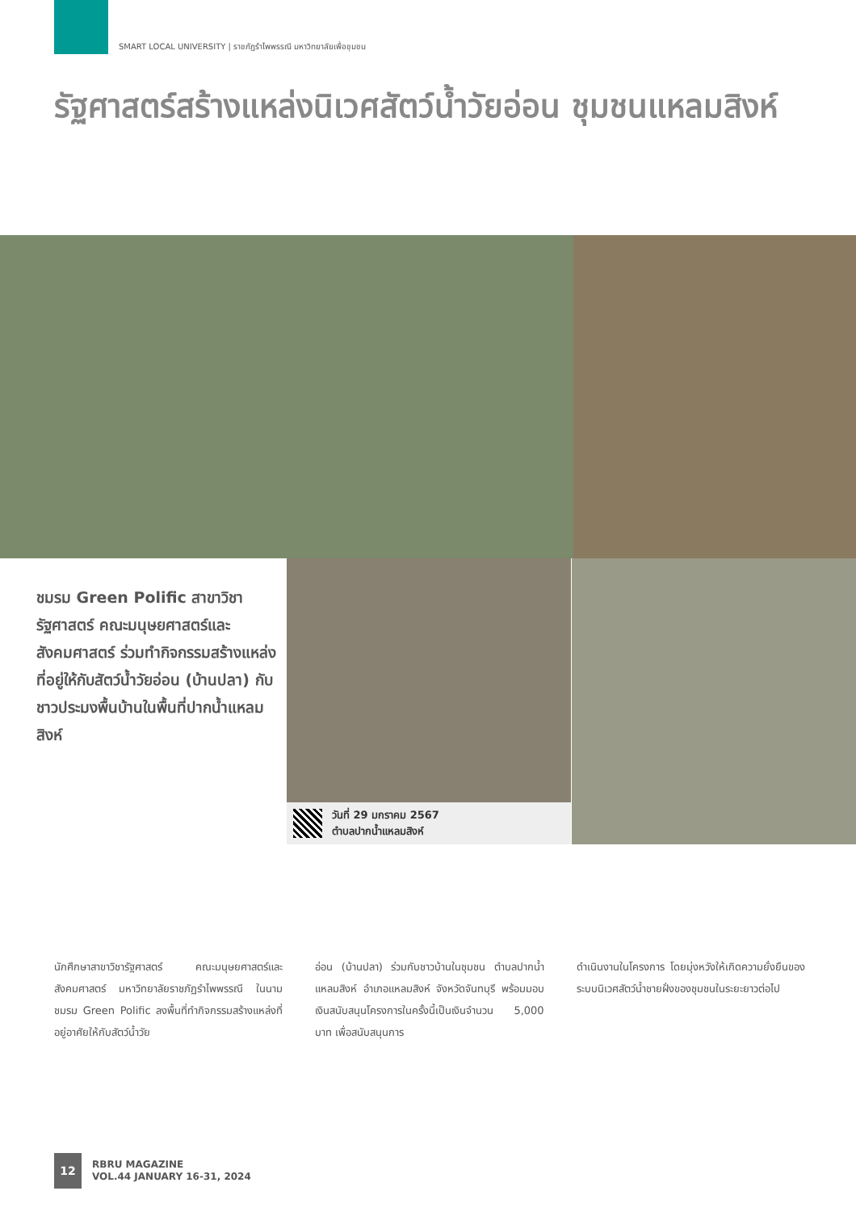SMART LOCAL UNIVERSITY | ราชภัฏรำไพพรรณี มหาวิทยาลัยเพื่อชุมชน
รัฐศาสตร์สร้างแหล่งนิเวศสัตว์น้ำวัยอ่อน ชุมชนแหลมสิงห์
ชมรม Green Polific สาขาวิชารัฐศาสตร์ คณะมนุษยศาสตร์และสังคมศาสตร์ ร่วมทำกิจกรรมสร้างแหล่งที่อยู่ให้กับสัตว์น้ำวัยอ่อน (บ้านปลา) กับชาวประมงพื้นบ้านในพื้นที่ปากน้ำแหลมสิงห์
วันที่ 29 มกราคม 2567
ตำบลปากน้ำแหลมสิงห์
นักศึกษาสาขาวิชารัฐศาสตร์ คณะมนุษยศาสตร์และสังคมศาสตร์ มหาวิทยาลัยราชภัฏรำไพพรรณี ในนามชมรม Green Polific ลงพื้นที่ทำกิจกรรมสร้างแหล่งที่อยู่อาศัยให้กับสัตว์น้ำวัย
อ่อน (บ้านปลา) ร่วมกับชาวบ้านในชุมชน ตำบลปากน้ำแหลมสิงห์ อำเภอแหลมสิงห์ จังหวัดจันทบุรี พร้อมมอบเงินสนับสนุนโครงการในครั้งนี้เป็นเงินจำนวน 5,000 บาท เพื่อสนับสนุนการ
ดำเนินงานในโครงการ โดยมุ่งหวังให้เกิดความยั่งยืนของระบบนิเวศสัตว์น้ำชายฝั่งของชุมชนในระยะยาวต่อไป
12
RBRU MAGAZINE
VOL.44 JANUARY 16-31, 2024